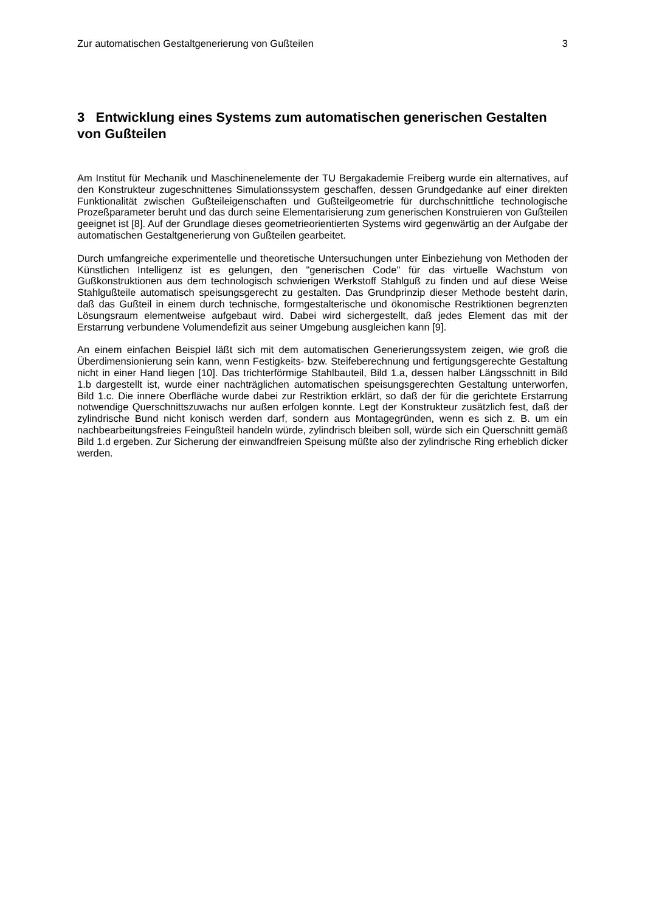Zur automatischen Gestaltgenerierung von Gußteilen 3
3 Entwicklung eines Systems zum automatischen generischen Gestalten von Gußteilen
Am Institut für Mechanik und Maschinenelemente der TU Bergakademie Freiberg wurde ein alternatives, auf den Konstrukteur zugeschnittenes Simulationssystem geschaffen, dessen Grundgedanke auf einer direkten Funktionalität zwischen Gußteileigenschaften und Gußteilgeometrie für durchschnittliche technologische Prozeßparameter beruht und das durch seine Elementarisierung zum generischen Konstruieren von Gußteilen geeignet ist [8]. Auf der Grundlage dieses geometrieorientierten Systems wird gegenwärtig an der Aufgabe der automatischen Gestaltgenerierung von Gußteilen gearbeitet.
Durch umfangreiche experimentelle und theoretische Untersuchungen unter Einbeziehung von Methoden der Künstlichen Intelligenz ist es gelungen, den "generischen Code" für das virtuelle Wachstum von Gußkonstruktionen aus dem technologisch schwierigen Werkstoff Stahlguß zu finden und auf diese Weise Stahlgußteile automatisch speisungsgerecht zu gestalten. Das Grundprinzip dieser Methode besteht darin, daß das Gußteil in einem durch technische, formgestalterische und ökonomische Restriktionen begrenzten Lösungsraum elementweise aufgebaut wird. Dabei wird sichergestellt, daß jedes Element das mit der Erstarrung verbundene Volumendefizit aus seiner Umgebung ausgleichen kann [9].
An einem einfachen Beispiel läßt sich mit dem automatischen Generierungssystem zeigen, wie groß die Überdimensionierung sein kann, wenn Festigkeits- bzw. Steifeberechnung und fertigungsgerechte Gestaltung nicht in einer Hand liegen [10]. Das trichterförmige Stahlbauteil, Bild 1.a, dessen halber Längsschnitt in Bild 1.b dargestellt ist, wurde einer nachträglichen automatischen speisungsgerechten Gestaltung unterworfen, Bild 1.c. Die innere Oberfläche wurde dabei zur Restriktion erklärt, so daß der für die gerichtete Erstarrung notwendige Querschnittszuwachs nur außen erfolgen konnte. Legt der Konstrukteur zusätzlich fest, daß der zylindrische Bund nicht konisch werden darf, sondern aus Montagegründen, wenn es sich z. B. um ein nachbearbeitungsfreies Feingußteil handeln würde, zylindrisch bleiben soll, würde sich ein Querschnitt gemäß Bild 1.d ergeben. Zur Sicherung der einwandfreien Speisung müßte also der zylindrische Ring erheblich dicker werden.